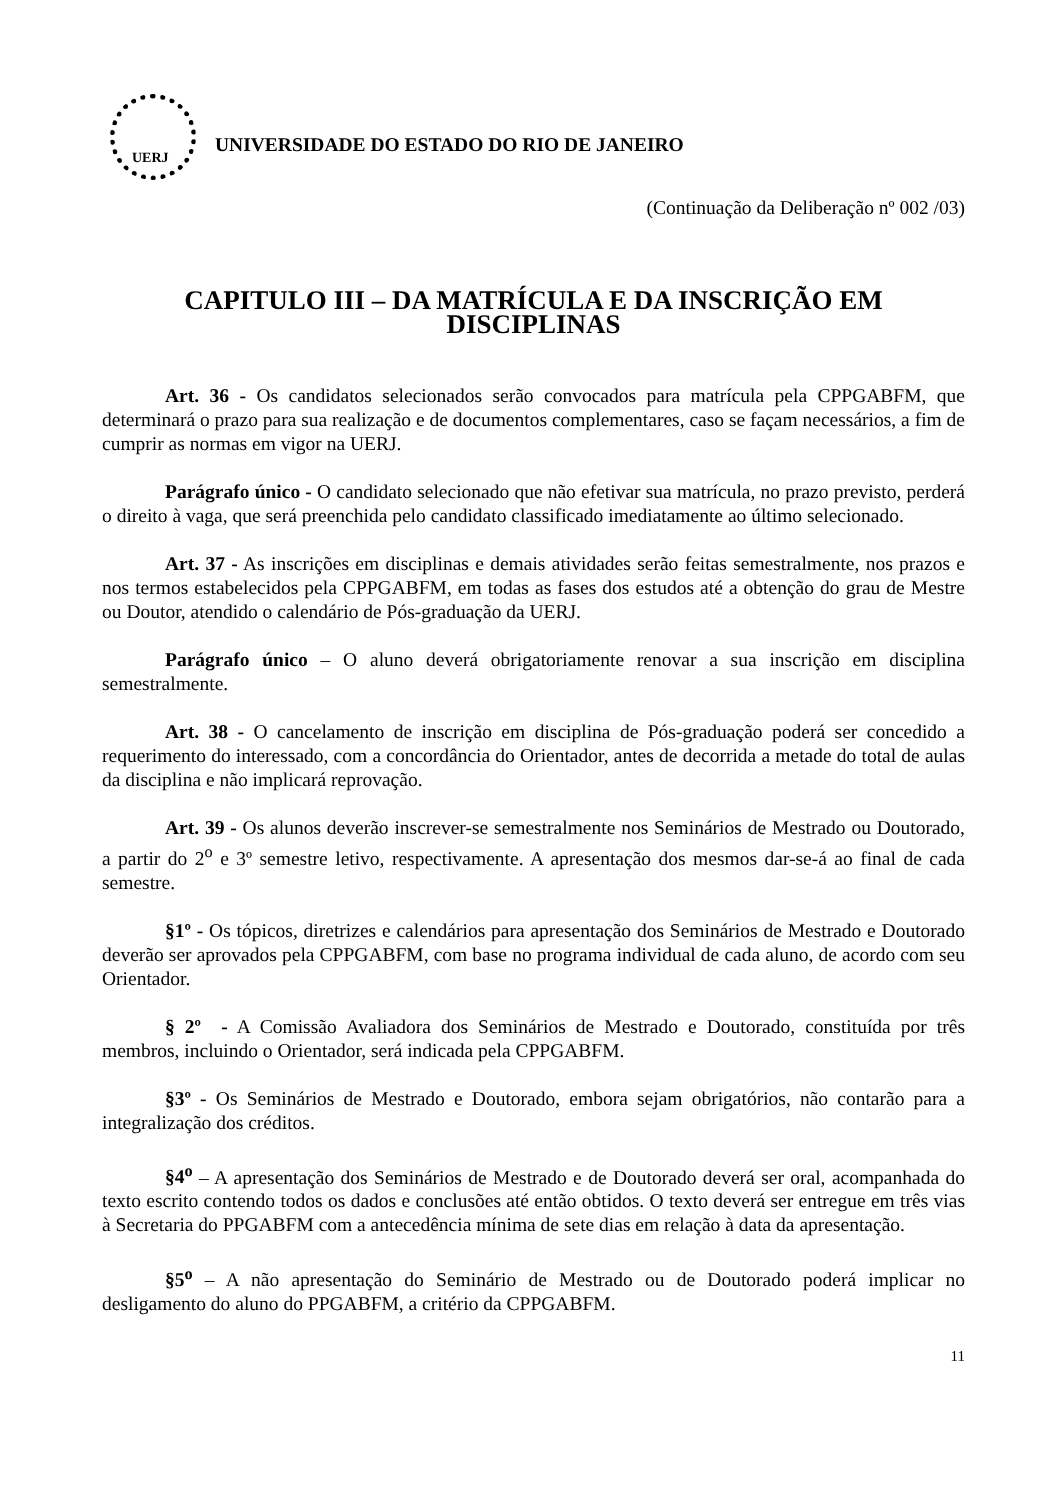UERJ
UNIVERSIDADE DO ESTADO DO RIO DE JANEIRO
(Continuação da Deliberação nº 002 /03)
CAPITULO III – DA MATRÍCULA E DA INSCRIÇÃO EM DISCIPLINAS
Art. 36 - Os candidatos selecionados serão convocados para matrícula pela CPPGABFM, que determinará o prazo para sua realização e de documentos complementares, caso se façam necessários, a fim de cumprir as normas em vigor na UERJ.
Parágrafo único - O candidato selecionado que não efetivar sua matrícula, no prazo previsto, perderá o direito à vaga, que será preenchida pelo candidato classificado imediatamente ao último selecionado.
Art. 37 - As inscrições em disciplinas e demais atividades serão feitas semestralmente, nos prazos e nos termos estabelecidos pela CPPGABFM, em todas as fases dos estudos até a obtenção do grau de Mestre ou Doutor, atendido o calendário de Pós-graduação da UERJ.
Parágrafo único – O aluno deverá obrigatoriamente renovar a sua inscrição em disciplina semestralmente.
Art. 38 - O cancelamento de inscrição em disciplina de Pós-graduação poderá ser concedido a requerimento do interessado, com a concordância do Orientador, antes de decorrida a metade do total de aulas da disciplina e não implicará reprovação.
Art. 39 - Os alunos deverão inscrever-se semestralmente nos Seminários de Mestrado ou Doutorado, a partir do 2<sup>o</sup> e 3º semestre letivo, respectivamente. A apresentação dos mesmos dar-se-á ao final de cada semestre.
§1º - Os tópicos, diretrizes e calendários para apresentação dos Seminários de Mestrado e Doutorado deverão ser aprovados pela CPPGABFM, com base no programa individual de cada aluno, de acordo com seu Orientador.
§ 2º - A Comissão Avaliadora dos Seminários de Mestrado e Doutorado, constituída por três membros, incluindo o Orientador, será indicada pela CPPGABFM.
§3º - Os Seminários de Mestrado e Doutorado, embora sejam obrigatórios, não contarão para a integralização dos créditos.
§4<sup>o</sup> – A apresentação dos Seminários de Mestrado e de Doutorado deverá ser oral, acompanhada do texto escrito contendo todos os dados e conclusões até então obtidos. O texto deverá ser entregue em três vias à Secretaria do PPGABFM com a antecedência mínima de sete dias em relação à data da apresentação.
§5<sup>o</sup> – A não apresentação do Seminário de Mestrado ou de Doutorado poderá implicar no desligamento do aluno do PPGABFM, a critério da CPPGABFM.
11